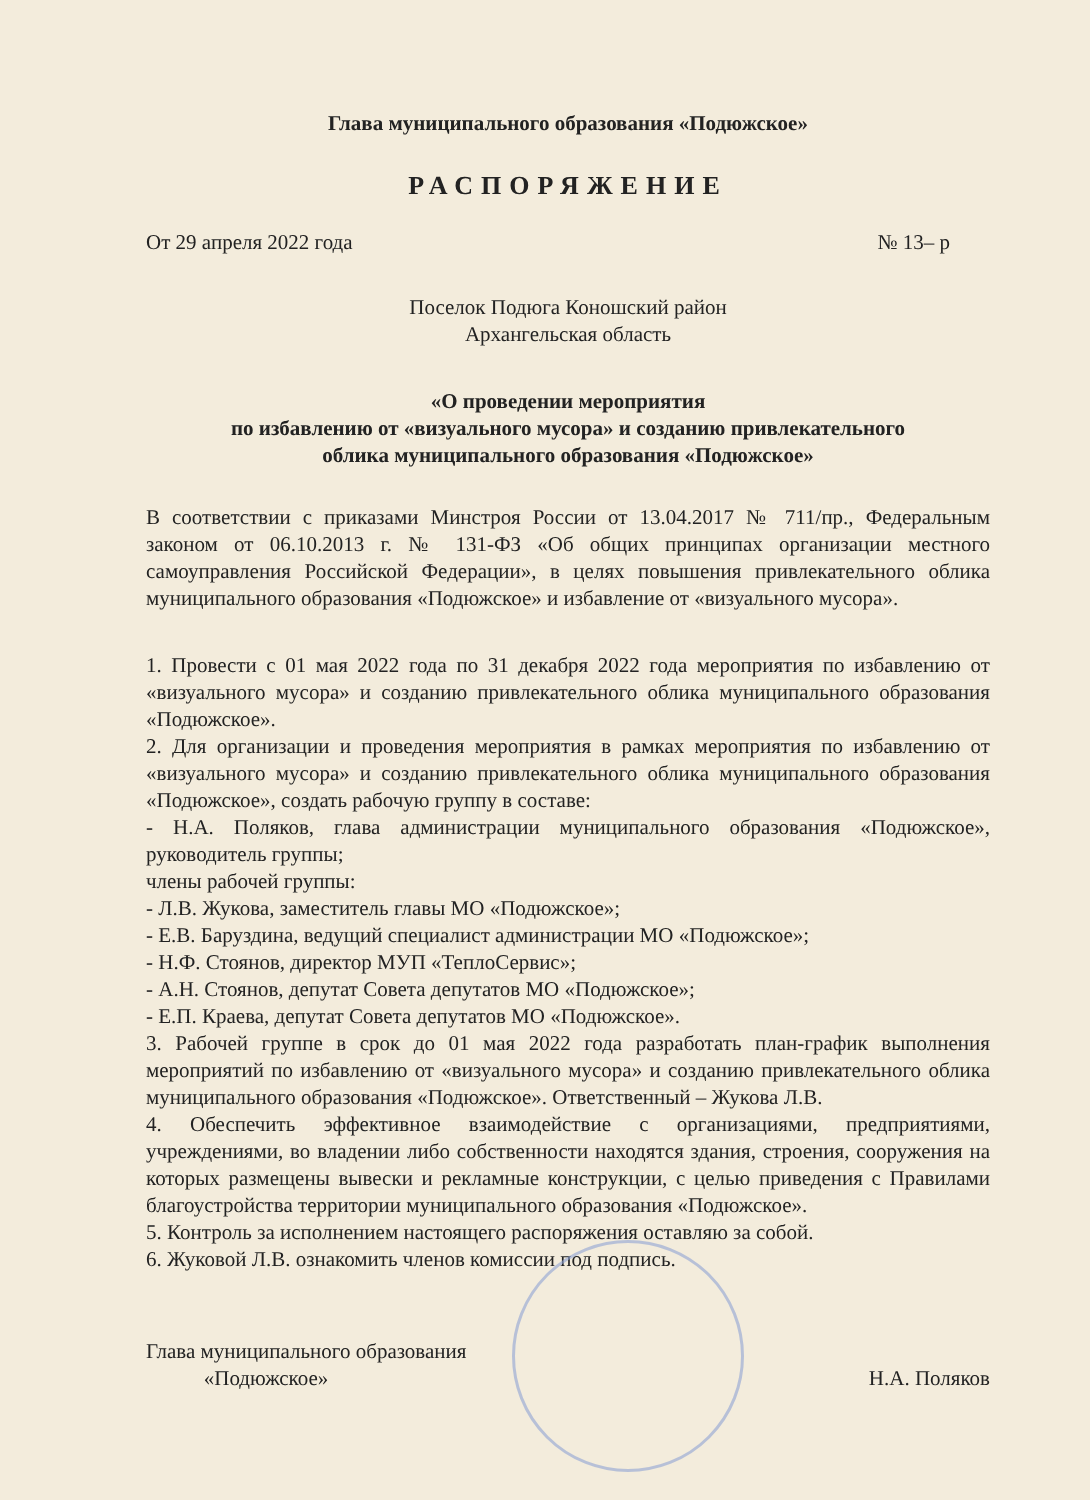Глава муниципального образования «Подюжское»
РАСПОРЯЖЕНИЕ
От 29 апреля 2022 года № 13– р
Поселок Подюга Коношский район
Архангельская область
«О проведении мероприятия
по избавлению от «визуального мусора» и созданию привлекательного
облика муниципального образования «Подюжское»
В соответствии с приказами Минстроя России от 13.04.2017 № 711/пр., Федеральным законом от 06.10.2013 г. № 131-ФЗ «Об общих принципах организации местного самоуправления Российской Федерации», в целях повышения привлекательного облика муниципального образования «Подюжское» и избавление от «визуального мусора».
1. Провести с 01 мая 2022 года по 31 декабря 2022 года мероприятия по избавлению от «визуального мусора» и созданию привлекательного облика муниципального образования «Подюжское».
2. Для организации и проведения мероприятия в рамках мероприятия по избавлению от «визуального мусора» и созданию привлекательного облика муниципального образования «Подюжское», создать рабочую группу в составе:
- Н.А. Поляков, глава администрации муниципального образования «Подюжское», руководитель группы;
члены рабочей группы:
- Л.В. Жукова, заместитель главы МО «Подюжское»;
- Е.В. Баруздина, ведущий специалист администрации МО «Подюжское»;
- Н.Ф. Стоянов, директор МУП «ТеплоСервис»;
- А.Н. Стоянов, депутат Совета депутатов МО «Подюжское»;
- Е.П. Краева, депутат Совета депутатов МО «Подюжское».
3. Рабочей группе в срок до 01 мая 2022 года разработать план-график выполнения мероприятий по избавлению от «визуального мусора» и созданию привлекательного облика муниципального образования «Подюжское». Ответственный – Жукова Л.В.
4. Обеспечить эффективное взаимодействие с организациями, предприятиями, учреждениями, во владении либо собственности находятся здания, строения, сооружения на которых размещены вывески и рекламные конструкции, с целью приведения с Правилами благоустройства территории муниципального образования «Подюжское».
5. Контроль за исполнением настоящего распоряжения оставляю за собой.
6. Жуковой Л.В. ознакомить членов комиссии под подпись.
Глава муниципального образования
«Подюжское» Н.А. Поляков